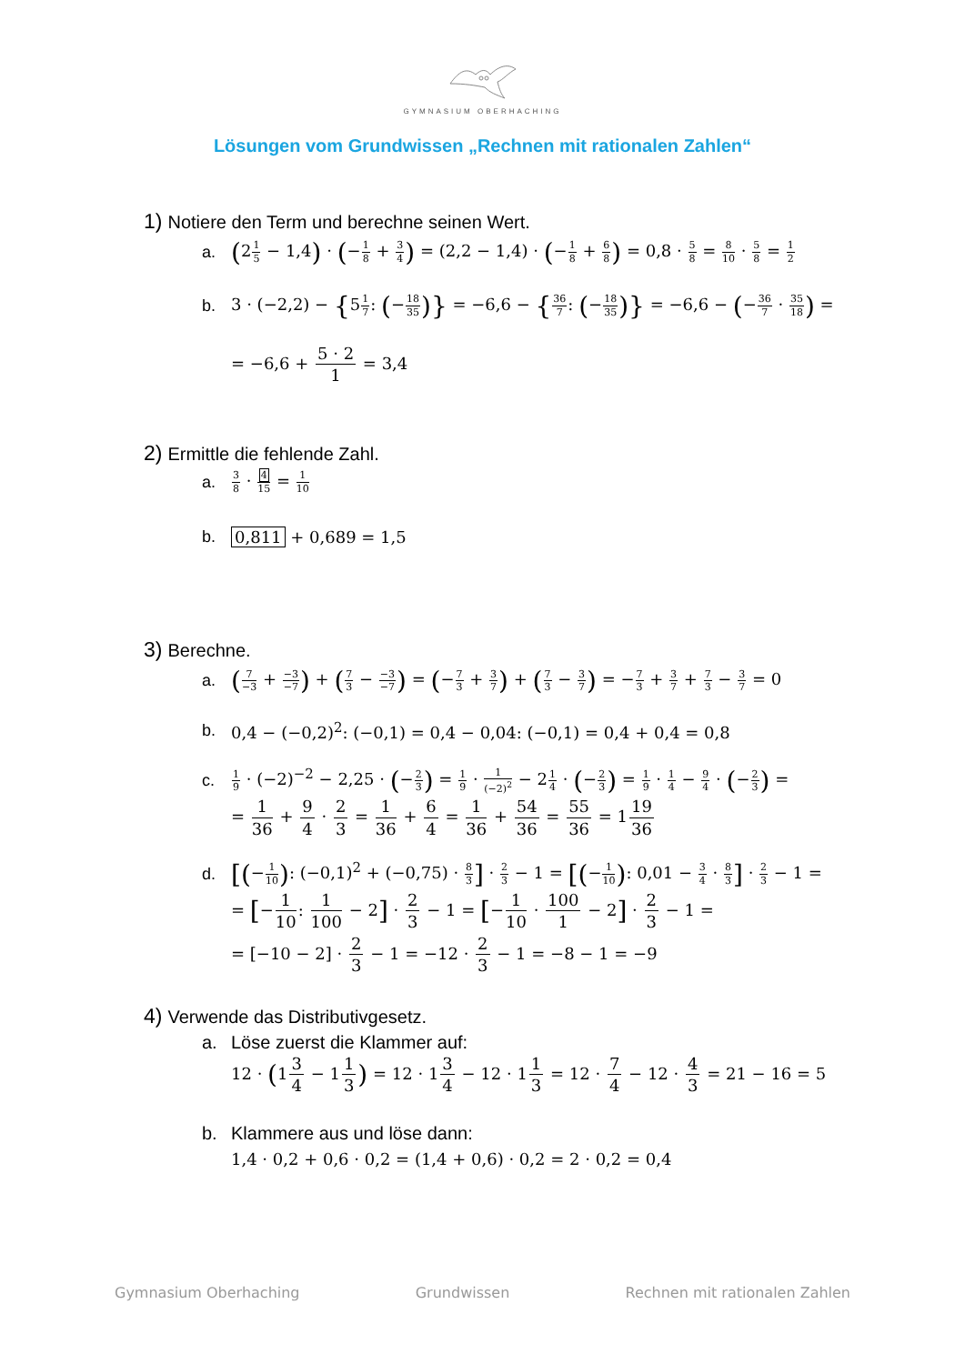GYMNASIUM OBERHACHING
Lösungen vom Grundwissen „Rechnen mit rationalen Zahlen“
1) Notiere den Term und berechne seinen Wert.
a. (21 5 − 1,4) · (−1 8 + 3 4) = (2,2 − 1,4) · (−1 8 + 6 8) = 0,8 · 5 8 = 8 10 · 5 8 = 1 2
b. 3 · (−2,2) − {51 7: (−18 35)} = −6,6 − {36 7: (−18 35)} = −6,6 − (−36 7 · 35 18) =
= −6,6 + 5 · 2 1 = 3,4
2) Ermittle die fehlende Zahl.
a. 3 8 · 4 15 = 1 10
b. 0,811 + 0,689 = 1,5
3) Berechne.
a. (7 −3 + −3 −7) + (7 3 − −3 −7) = (−7 3 + 3 7) + (7 3 − 3 7) = −7 3 + 3 7 + 7 3 − 3 7 = 0
b. 0,4 − (−0,2)<sup>2</sup>: (−0,1) = 0,4 − 0,04: (−0,1) = 0,4 + 0,4 = 0,8
c. 1 9 · (−2)<sup>−2</sup> − 2,25 · (−2 3) = 1 9 · 1 (−2)<sup>2</sup> − 21 4 · (−2 3) = 1 9 · 1 4 − 9 4 · (−2 3) =
= 1 36 + 9 4 · 2 3 = 1 36 + 6 4 = 1 36 + 54 36 = 55 36 = 119 36
d. [(−1 10): (−0,1)<sup>2</sup> + (−0,75) · 8 3] · 2 3 − 1 = [(−1 10): 0,01 − 3 4 · 8 3] · 2 3 − 1 =
= [−1 10: 1 100 − 2] · 2 3 − 1 = [−1 10 · 100 1 − 2] · 2 3 − 1 =
= [−10 − 2] · 2 3 − 1 = −12 · 2 3 − 1 = −8 − 1 = −9
4) Verwende das Distributivgesetz.
a. Löse zuerst die Klammer auf:
12 · (13 4 − 11 3) = 12 · 13 4 − 12 · 11 3 = 12 · 7 4 − 12 · 4 3 = 21 − 16 = 5
b. Klammere aus und löse dann:
1,4 · 0,2 + 0,6 · 0,2 = (1,4 + 0,6) · 0,2 = 2 · 0,2 = 0,4
Gymnasium Oberhaching Grundwissen Rechnen mit rationalen Zahlen